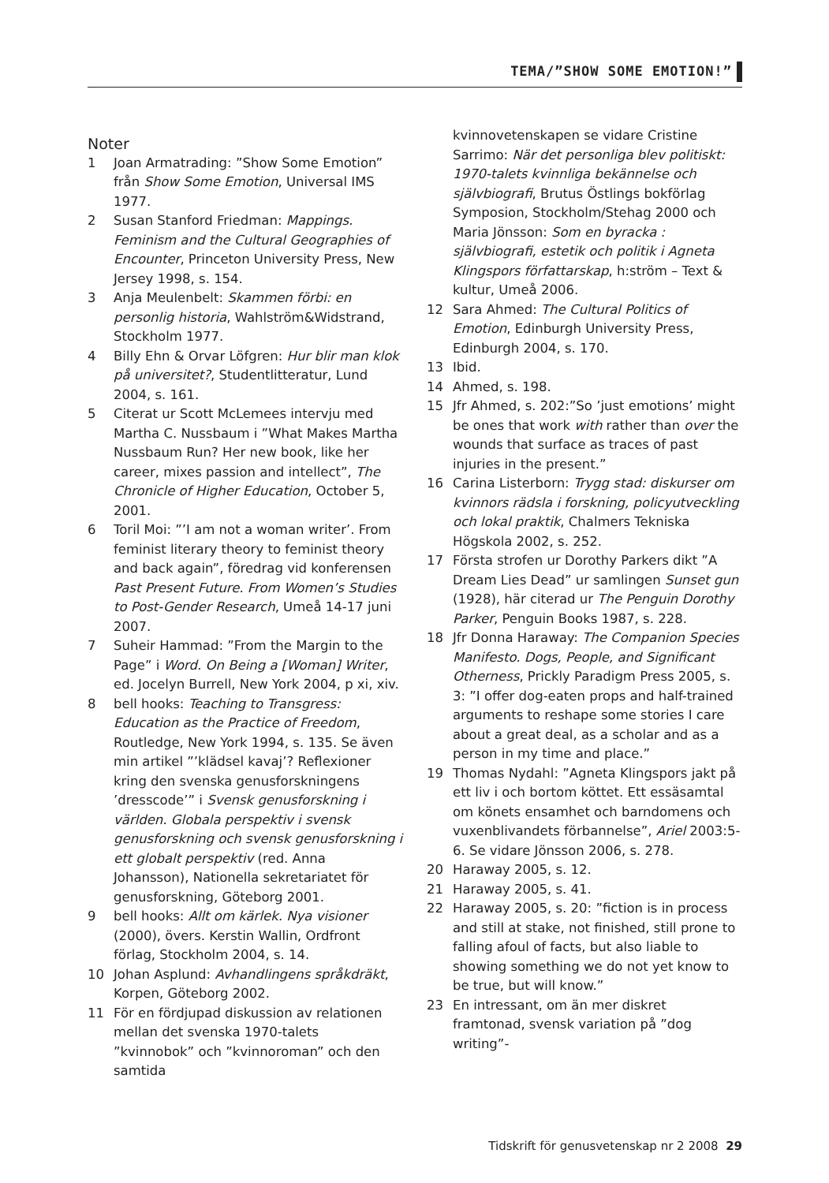TEMA/”SHOW SOME EMOTION!”
Noter
1 Joan Armatrading: ”Show Some Emotion” från Show Some Emotion, Universal IMS 1977.
2 Susan Stanford Friedman: Mappings. Feminism and the Cultural Geographies of Encounter, Princeton University Press, New Jersey 1998, s. 154.
3 Anja Meulenbelt: Skammen förbi: en personlig historia, Wahlström&Widstrand, Stockholm 1977.
4 Billy Ehn & Orvar Löfgren: Hur blir man klok på universitet?, Studentlitteratur, Lund 2004, s. 161.
5 Citerat ur Scott McLemees intervju med Martha C. Nussbaum i ”What Makes Martha Nussbaum Run? Her new book, like her career, mixes passion and intellect”, The Chronicle of Higher Education, October 5, 2001.
6 Toril Moi: ”’I am not a woman writer’. From feminist literary theory to feminist theory and back again”, föredrag vid konferensen Past Present Future. From Women’s Studies to Post-Gender Research, Umeå 14-17 juni 2007.
7 Suheir Hammad: ”From the Margin to the Page” i Word. On Being a [Woman] Writer, ed. Jocelyn Burrell, New York 2004, p xi, xiv.
8 bell hooks: Teaching to Transgress: Education as the Practice of Freedom, Routledge, New York 1994, s. 135. Se även min artikel ”’klädsel kavaj’? Reflexioner kring den svenska genusforskningens ’dresscode’” i Svensk genusforskning i världen. Globala perspektiv i svensk genusforskning och svensk genusforskning i ett globalt perspektiv (red. Anna Johansson), Nationella sekretariatet för genusforskning, Göteborg 2001.
9 bell hooks: Allt om kärlek. Nya visioner (2000), övers. Kerstin Wallin, Ordfront förlag, Stockholm 2004, s. 14.
10 Johan Asplund: Avhandlingens språkdräkt, Korpen, Göteborg 2002.
11 För en fördjupad diskussion av relationen mellan det svenska 1970-talets ”kvinnobok” och ”kvinnoroman” och den samtida
kvinnovetenskapen se vidare Cristine Sarrimo: När det personliga blev politiskt: 1970-talets kvinnliga bekännelse och självbiografi, Brutus Östlings bokförlag Symposion, Stockholm/Stehag 2000 och Maria Jönsson: Som en byracka : självbiografi, estetik och politik i Agneta Klingspors författarskap, h:ström – Text & kultur, Umeå 2006.
12 Sara Ahmed: The Cultural Politics of Emotion, Edinburgh University Press, Edinburgh 2004, s. 170.
13 Ibid.
14 Ahmed, s. 198.
15 Jfr Ahmed, s. 202:”So ’just emotions’ might be ones that work with rather than over the wounds that surface as traces of past injuries in the present.”
16 Carina Listerborn: Trygg stad: diskurser om kvinnors rädsla i forskning, policyutveckling och lokal praktik, Chalmers Tekniska Högskola 2002, s. 252.
17 Första strofen ur Dorothy Parkers dikt ”A Dream Lies Dead” ur samlingen Sunset gun (1928), här citerad ur The Penguin Dorothy Parker, Penguin Books 1987, s. 228.
18 Jfr Donna Haraway: The Companion Species Manifesto. Dogs, People, and Significant Otherness, Prickly Paradigm Press 2005, s. 3: ”I offer dog-eaten props and half-trained arguments to reshape some stories I care about a great deal, as a scholar and as a person in my time and place.”
19 Thomas Nydahl: ”Agneta Klingspors jakt på ett liv i och bortom köttet. Ett essäsamtal om könets ensamhet och barndomens och vuxenblivandets förbannelse”, Ariel 2003:5-6. Se vidare Jönsson 2006, s. 278.
20 Haraway 2005, s. 12.
21 Haraway 2005, s. 41.
22 Haraway 2005, s. 20: ”fiction is in process and still at stake, not finished, still prone to falling afoul of facts, but also liable to showing something we do not yet know to be true, but will know.”
23 En intressant, om än mer diskret framtonad, svensk variation på ”dog writing”-
Tidskrift för genusvetenskap nr 2 2008 29